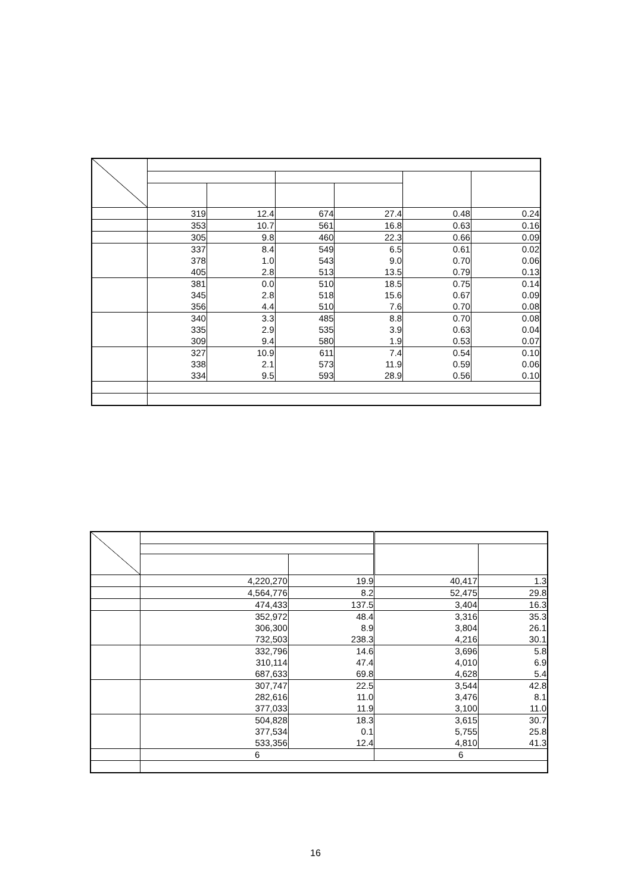| | 319 | 12.4 | 674 | 27.4 | 0.48 | 0.24 |
| | 353 | 10.7 | 561 | 16.8 | 0.63 | 0.16 |
| | 305 | 9.8 | 460 | 22.3 | 0.66 | 0.09 |
| | 337 | 8.4 | 549 | 6.5 | 0.61 | 0.02 |
| | 378 | 1.0 | 543 | 9.0 | 0.70 | 0.06 |
| | 405 | 2.8 | 513 | 13.5 | 0.79 | 0.13 |
| | 381 | 0.0 | 510 | 18.5 | 0.75 | 0.14 |
| | 345 | 2.8 | 518 | 15.6 | 0.67 | 0.09 |
| | 356 | 4.4 | 510 | 7.6 | 0.70 | 0.08 |
| | 340 | 3.3 | 485 | 8.8 | 0.70 | 0.08 |
| | 335 | 2.9 | 535 | 3.9 | 0.63 | 0.04 |
| | 309 | 9.4 | 580 | 1.9 | 0.53 | 0.07 |
| | 327 | 10.9 | 611 | 7.4 | 0.54 | 0.10 |
| | 338 | 2.1 | 573 | 11.9 | 0.59 | 0.06 |
| | 334 | 9.5 | 593 | 28.9 | 0.56 | 0.10 |
| | 4,220,270 | 19.9 | 40,417 | 1.3 |
| | 4,564,776 | 8.2 | 52,475 | 29.8 |
| | 474,433 | 137.5 | 3,404 | 16.3 |
| | 352,972 | 48.4 | 3,316 | 35.3 |
| | 306,300 | 8.9 | 3,804 | 26.1 |
| | 732,503 | 238.3 | 4,216 | 30.1 |
| | 332,796 | 14.6 | 3,696 | 5.8 |
| | 310,114 | 47.4 | 4,010 | 6.9 |
| | 687,633 | 69.8 | 4,628 | 5.4 |
| | 307,747 | 22.5 | 3,544 | 42.8 |
| | 282,616 | 11.0 | 3,476 | 8.1 |
| | 377,033 | 11.9 | 3,100 | 11.0 |
| | 504,828 | 18.3 | 3,615 | 30.7 |
| | 377,534 | 0.1 | 5,755 | 25.8 |
| | 533,356 | 12.4 | 4,810 | 41.3 |
| | 6 | | 6 | |
16